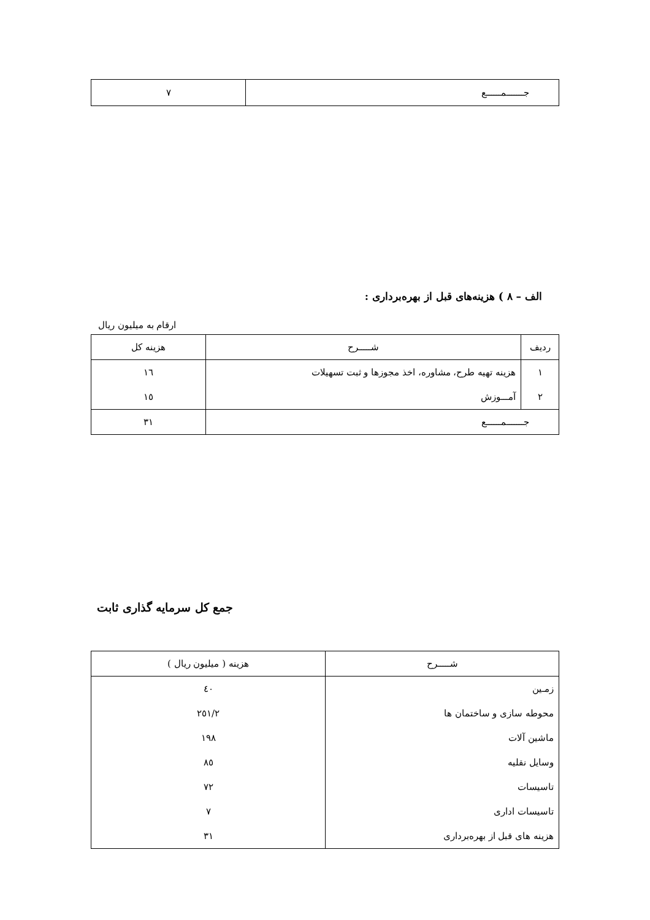| جـــــــمــــــع | ٧ |
الف – ٨ ) هزینه‌های قبل از بهره‌برداری :
ارقام به میلیون ریال
| ردیف | شـــــرح | هزینه کل |
| --- | --- | --- |
| ١ | هزینه تهیه طرح، مشاوره، اخذ مجوزها و ثبت تسهیلات | ١٦ |
| ٢ | آمـــوزش | ١٥ |
| جـــــــمــــــع | | ٣١ |
جمع کل سرمایه گذاری ثابت
| شـــــرح | هزینه ( میلیون ریال ) |
| --- | --- |
| زمـین | ٤٠ |
| محوطه سازی و ساختمان ها | ٢٥١/٢ |
| ماشین آلات | ١٩٨ |
| وسایل نقلیه | ٨٥ |
| تاسیسات | ٧٢ |
| تاسیسات اداری | ٧ |
| هزینه های قبل از بهره‌برداری | ٣١ |